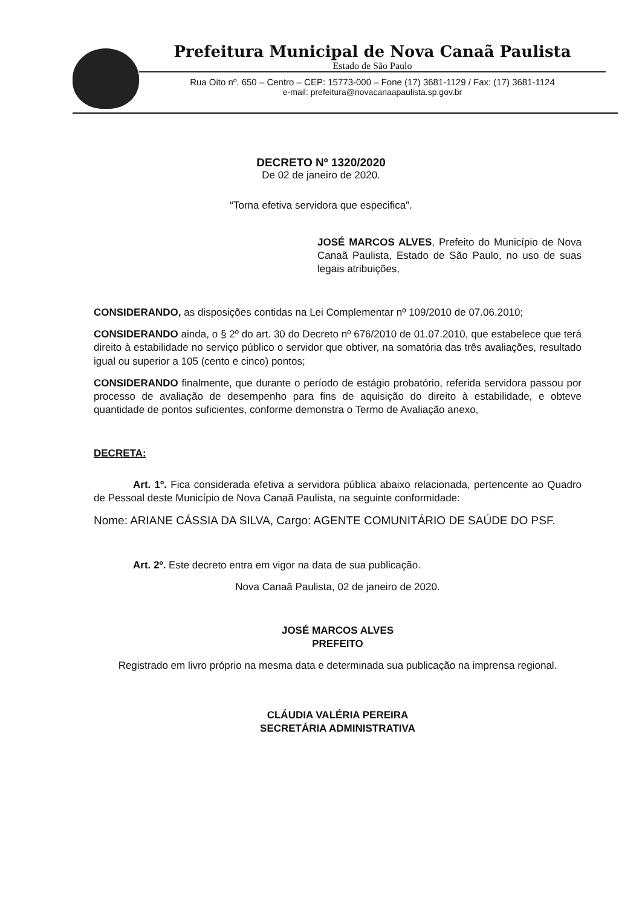Prefeitura Municipal de Nova Canaã Paulista
Estado de São Paulo
Rua Oito nº. 650 – Centro – CEP: 15773-000 – Fone (17) 3681-1129 / Fax: (17) 3681-1124
e-mail: prefeitura@novacanaapaulista.sp.gov.br
DECRETO Nº 1320/2020
De 02 de janeiro de 2020.
“Torna efetiva servidora que especifica”.
JOSÉ MARCOS ALVES, Prefeito do Município de Nova Canaã Paulista, Estado de São Paulo, no uso de suas legais atribuições,
CONSIDERANDO, as disposições contidas na Lei Complementar nº 109/2010 de 07.06.2010;
CONSIDERANDO ainda, o § 2º do art. 30 do Decreto nº 676/2010 de 01.07.2010, que estabelece que terá direito à estabilidade no serviço público o servidor que obtiver, na somatória das três avaliações, resultado igual ou superior a 105 (cento e cinco) pontos;
CONSIDERANDO finalmente, que durante o período de estágio probatório, referida servidora passou por processo de avaliação de desempenho para fins de aquisição do direito à estabilidade, e obteve quantidade de pontos suficientes, conforme demonstra o Termo de Avaliação anexo,
DECRETA:
Art. 1º. Fica considerada efetiva a servidora pública abaixo relacionada, pertencente ao Quadro de Pessoal deste Município de Nova Canaã Paulista, na seguinte conformidade:
Nome: ARIANE CÁSSIA DA SILVA, Cargo: AGENTE COMUNITÁRIO DE SAÚDE DO PSF.
Art. 2º. Este decreto entra em vigor na data de sua publicação.
Nova Canaã Paulista, 02 de janeiro de 2020.
JOSÉ MARCOS ALVES
PREFEITO
Registrado em livro próprio na mesma data e determinada sua publicação na imprensa regional.
CLÁUDIA VALÉRIA PEREIRA
SECRETÁRIA ADMINISTRATIVA